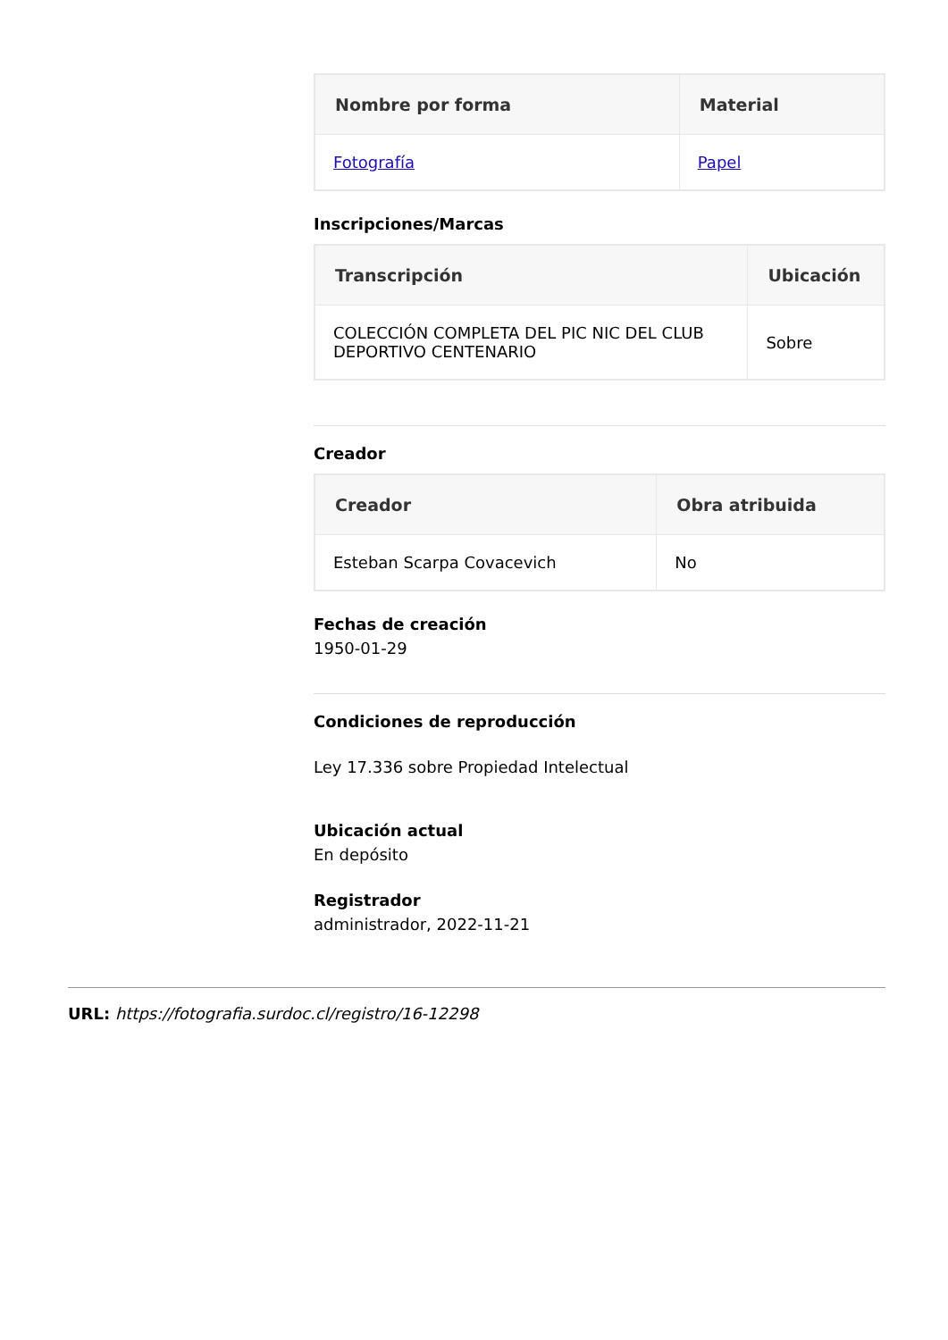| Nombre por forma | Material |
| --- | --- |
| Fotografía | Papel |
Inscripciones/Marcas
| Transcripción | Ubicación |
| --- | --- |
| COLECCIÓN COMPLETA DEL PIC NIC DEL CLUB DEPORTIVO CENTENARIO | Sobre |
Creador
| Creador | Obra atribuida |
| --- | --- |
| Esteban Scarpa Covacevich | No |
Fechas de creación
1950-01-29
Condiciones de reproducción
Ley 17.336 sobre Propiedad Intelectual
Ubicación actual
En depósito
Registrador
administrador, 2022-11-21
URL: https://fotografia.surdoc.cl/registro/16-12298